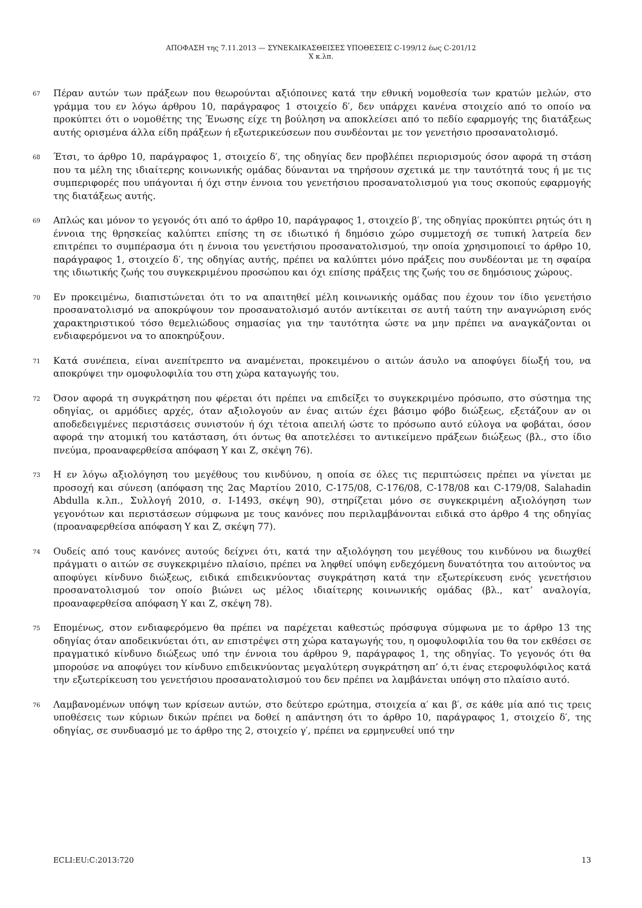ΑΠΟΦΑΣΗ της 7.11.2013 — ΣΥΝΕΚΔΙΚΑΣΘΕΙΣΕΣ ΥΠΟΘΕΣΕΙΣ C-199/12 έως C-201/12
X κ.λπ.
67
Πέραν αυτών των πράξεων που θεωρούνται αξιόποινες κατά την εθνική νομοθεσία των κρατών μελών, στο γράμμα του εν λόγω άρθρου 10, παράγραφος 1 στοιχείο δ′, δεν υπάρχει κανένα στοιχείο από το οποίο να προκύπτει ότι ο νομοθέτης της Ένωσης είχε τη βούληση να αποκλείσει από το πεδίο εφαρμογής της διατάξεως αυτής ορισμένα άλλα είδη πράξεων ή εξωτερικεύσεων που συνδέονται με τον γενετήσιο προσανατολισμό.
68
Έτσι, το άρθρο 10, παράγραφος 1, στοιχείο δ′, της οδηγίας δεν προβλέπει περιορισμούς όσον αφορά τη στάση που τα μέλη της ιδιαίτερης κοινωνικής ομάδας δύνανται να τηρήσουν σχετικά με την ταυτότητά τους ή με τις συμπεριφορές που υπάγονται ή όχι στην έννοια του γενετήσιου προσανατολισμού για τους σκοπούς εφαρμογής της διατάξεως αυτής.
69
Απλώς και μόνον το γεγονός ότι από το άρθρο 10, παράγραφος 1, στοιχείο β′, της οδηγίας προκύπτει ρητώς ότι η έννοια της θρησκείας καλύπτει επίσης τη σε ιδιωτικό ή δημόσιο χώρο συμμετοχή σε τυπική λατρεία δεν επιτρέπει το συμπέρασμα ότι η έννοια του γενετήσιου προσανατολισμού, την οποία χρησιμοποιεί το άρθρο 10, παράγραφος 1, στοιχείο δ′, της οδηγίας αυτής, πρέπει να καλύπτει μόνο πράξεις που συνδέονται με τη σφαίρα της ιδιωτικής ζωής του συγκεκριμένου προσώπου και όχι επίσης πράξεις της ζωής του σε δημόσιους χώρους.
70
Εν προκειμένω, διαπιστώνεται ότι το να απαιτηθεί μέλη κοινωνικής ομάδας που έχουν τον ίδιο γενετήσιο προσανατολισμό να αποκρύψουν τον προσανατολισμό αυτόν αντίκειται σε αυτή ταύτη την αναγνώριση ενός χαρακτηριστικού τόσο θεμελιώδους σημασίας για την ταυτότητα ώστε να μην πρέπει να αναγκάζονται οι ενδιαφερόμενοι να το αποκηρύξουν.
71
Κατά συνέπεια, είναι ανεπίτρεπτο να αναμένεται, προκειμένου ο αιτών άσυλο να αποφύγει δίωξή του, να αποκρύψει την ομοφυλοφιλία του στη χώρα καταγωγής του.
72
Όσον αφορά τη συγκράτηση που φέρεται ότι πρέπει να επιδείξει το συγκεκριμένο πρόσωπο, στο σύστημα της οδηγίας, οι αρμόδιες αρχές, όταν αξιολογούν αν ένας αιτών έχει βάσιμο φόβο διώξεως, εξετάζουν αν οι αποδεδειγμένες περιστάσεις συνιστούν ή όχι τέτοια απειλή ώστε το πρόσωπο αυτό εύλογα να φοβάται, όσον αφορά την ατομική του κατάσταση, ότι όντως θα αποτελέσει το αντικείμενο πράξεων διώξεως (βλ., στο ίδιο πνεύμα, προαναφερθείσα απόφαση Y και Z, σκέψη 76).
73
Η εν λόγω αξιολόγηση του μεγέθους του κινδύνου, η οποία σε όλες τις περιπτώσεις πρέπει να γίνεται με προσοχή και σύνεση (απόφαση της 2ας Μαρτίου 2010, C-175/08, C-176/08, C-178/08 και C-179/08, Salahadin Abdulla κ.λπ., Συλλογή 2010, σ. I-1493, σκέψη 90), στηρίζεται μόνο σε συγκεκριμένη αξιολόγηση των γεγονότων και περιστάσεων σύμφωνα με τους κανόνες που περιλαμβάνονται ειδικά στο άρθρο 4 της οδηγίας (προαναφερθείσα απόφαση Y και Z, σκέψη 77).
74
Ουδείς από τους κανόνες αυτούς δείχνει ότι, κατά την αξιολόγηση του μεγέθους του κινδύνου να διωχθεί πράγματι ο αιτών σε συγκεκριμένο πλαίσιο, πρέπει να ληφθεί υπόψη ενδεχόμενη δυνατότητα του αιτούντος να αποφύγει κίνδυνο διώξεως, ειδικά επιδεικνύοντας συγκράτηση κατά την εξωτερίκευση ενός γενετήσιου προσανατολισμού τον οποίο βιώνει ως μέλος ιδιαίτερης κοινωνικής ομάδας (βλ., κατ’ αναλογία, προαναφερθείσα απόφαση Y και Z, σκέψη 78).
75
Επομένως, στον ενδιαφερόμενο θα πρέπει να παρέχεται καθεστώς πρόσφυγα σύμφωνα με το άρθρο 13 της οδηγίας όταν αποδεικνύεται ότι, αν επιστρέψει στη χώρα καταγωγής του, η ομοφυλοφιλία του θα τον εκθέσει σε πραγματικό κίνδυνο διώξεως υπό την έννοια του άρθρου 9, παράγραφος 1, της οδηγίας. Το γεγονός ότι θα μπορούσε να αποφύγει τον κίνδυνο επιδεικνύοντας μεγαλύτερη συγκράτηση απ’ ό,τι ένας ετεροφυλόφιλος κατά την εξωτερίκευση του γενετήσιου προσανατολισμού του δεν πρέπει να λαμβάνεται υπόψη στο πλαίσιο αυτό.
76
Λαμβανομένων υπόψη των κρίσεων αυτών, στο δεύτερο ερώτημα, στοιχεία α′ και β′, σε κάθε μία από τις τρεις υποθέσεις των κύριων δικών πρέπει να δοθεί η απάντηση ότι το άρθρο 10, παράγραφος 1, στοιχείο δ′, της οδηγίας, σε συνδυασμό με το άρθρο της 2, στοιχείο γ′, πρέπει να ερμηνευθεί υπό την
ECLI:EU:C:2013:720 13